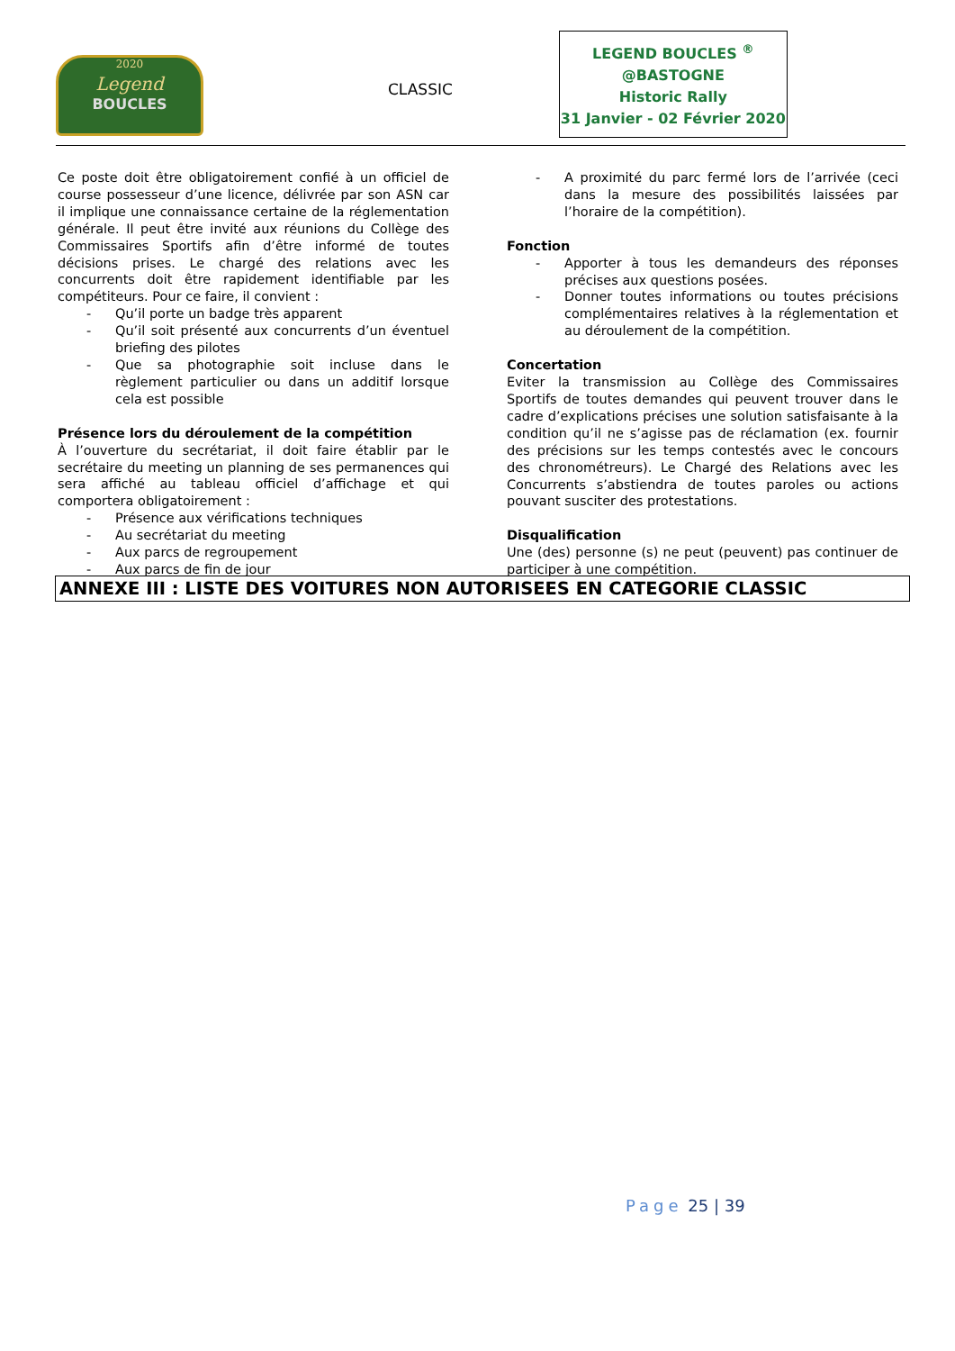2020
Legend
BOUCLES
CLASSIC
LEGEND BOUCLES <sup>®</sup>
@BASTOGNE
Historic Rally
31 Janvier - 02 Février 2020
Ce poste doit être obligatoirement confié à un officiel de course possesseur d’une licence, délivrée par son ASN car il implique une connaissance certaine de la réglementation générale. Il peut être invité aux réunions du Collège des Commissaires Sportifs afin d’être informé de toutes décisions prises. Le chargé des relations avec les concurrents doit être rapidement identifiable par les compétiteurs. Pour ce faire, il convient :
- Qu’il porte un badge très apparent
- Qu’il soit présenté aux concurrents d’un éventuel briefing des pilotes
- Que sa photographie soit incluse dans le règlement particulier ou dans un additif lorsque cela est possible
Présence lors du déroulement de la compétition
À l’ouverture du secrétariat, il doit faire établir par le secrétaire du meeting un planning de ses permanences qui sera affiché au tableau officiel d’affichage et qui comportera obligatoirement :
- Présence aux vérifications techniques
- Au secrétariat du meeting
- Aux parcs de regroupement
- Aux parcs de fin de jour
- A proximité du parc fermé lors de l’arrivée (ceci dans la mesure des possibilités laissées par l’horaire de la compétition).
Fonction
- Apporter à tous les demandeurs des réponses précises aux questions posées.
- Donner toutes informations ou toutes précisions complémentaires relatives à la réglementation et au déroulement de la compétition.
Concertation
Eviter la transmission au Collège des Commissaires Sportifs de toutes demandes qui peuvent trouver dans le cadre d’explications précises une solution satisfaisante à la condition qu’il ne s’agisse pas de réclamation (ex. fournir des précisions sur les temps contestés avec le concours des chronométreurs). Le Chargé des Relations avec les Concurrents s’abstiendra de toutes paroles ou actions pouvant susciter des protestations.
Disqualification
Une (des) personne (s) ne peut (peuvent) pas continuer de participer à une compétition.
ANNEXE III : LISTE DES VOITURES NON AUTORISEES EN CATEGORIE CLASSIC
Page 25 | 39